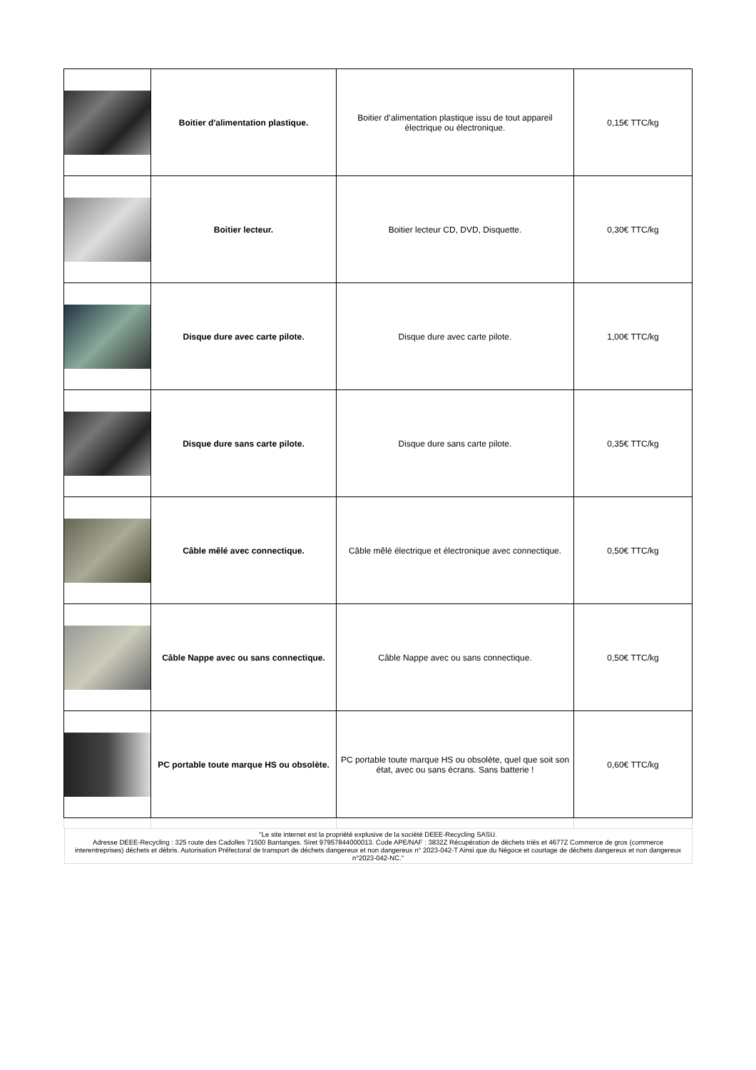| | Boitier d'alimentation plastique. | Boitier d’alimentation plastique issu de tout appareil électrique ou électronique. | 0,15€ TTC/kg |
| | Boitier lecteur. | Boitier lecteur CD, DVD, Disquette. | 0,30€ TTC/kg |
| | Disque dure avec carte pilote. | Disque dure avec carte pilote. | 1,00€ TTC/kg |
| | Disque dure sans carte pilote. | Disque dure sans carte pilote. | 0,35€ TTC/kg |
| | Câble mêlé avec connectique. | Câble mêlé électrique et électronique avec connectique. | 0,50€ TTC/kg |
| | Câble Nappe avec ou sans connectique. | Câble Nappe avec ou sans connectique. | 0,50€ TTC/kg |
| | PC portable toute marque HS ou obsolète. | PC portable toute marque HS ou obsolète, quel que soit son état, avec ou sans écrans. Sans batterie ! | 0,60€ TTC/kg |
| "Le site internet est la propriété explusive de la société DEEE-Recycling SASU. Adresse DEEE-Recycling : 325 route des Cadolles 71500 Bantanges. Siret 97957844000013. Code APE/NAF : 3832Z Récupération de déchets triés et 4677Z Commerce de gros (commerce interentreprises) déchets et débris. Autorisation Préfectoral de transport de déchets dangereux et non dangereux n° 2023-042-T Ainsi que du Négoce et courtage de déchets dangereux et non dangereux n°2023-042-NC." | | | |